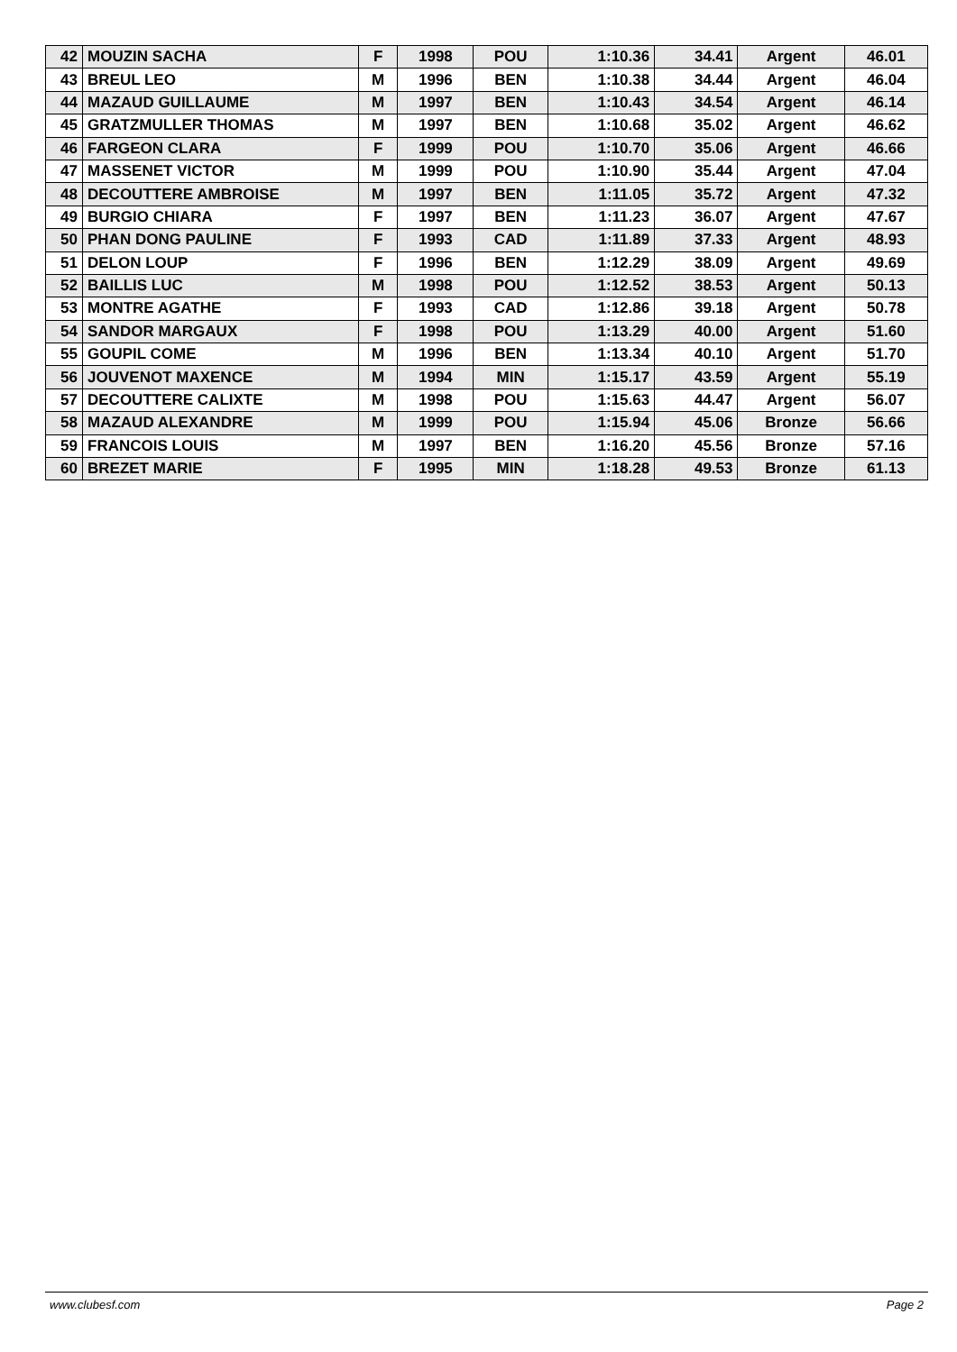| 42 | MOUZIN SACHA | F | 1998 | POU | 1:10.36 | 34.41 | Argent | 46.01 |
| 43 | BREUL LEO | M | 1996 | BEN | 1:10.38 | 34.44 | Argent | 46.04 |
| 44 | MAZAUD GUILLAUME | M | 1997 | BEN | 1:10.43 | 34.54 | Argent | 46.14 |
| 45 | GRATZMULLER THOMAS | M | 1997 | BEN | 1:10.68 | 35.02 | Argent | 46.62 |
| 46 | FARGEON CLARA | F | 1999 | POU | 1:10.70 | 35.06 | Argent | 46.66 |
| 47 | MASSENET VICTOR | M | 1999 | POU | 1:10.90 | 35.44 | Argent | 47.04 |
| 48 | DECOUTTERE AMBROISE | M | 1997 | BEN | 1:11.05 | 35.72 | Argent | 47.32 |
| 49 | BURGIO CHIARA | F | 1997 | BEN | 1:11.23 | 36.07 | Argent | 47.67 |
| 50 | PHAN DONG PAULINE | F | 1993 | CAD | 1:11.89 | 37.33 | Argent | 48.93 |
| 51 | DELON LOUP | F | 1996 | BEN | 1:12.29 | 38.09 | Argent | 49.69 |
| 52 | BAILLIS LUC | M | 1998 | POU | 1:12.52 | 38.53 | Argent | 50.13 |
| 53 | MONTRE AGATHE | F | 1993 | CAD | 1:12.86 | 39.18 | Argent | 50.78 |
| 54 | SANDOR MARGAUX | F | 1998 | POU | 1:13.29 | 40.00 | Argent | 51.60 |
| 55 | GOUPIL COME | M | 1996 | BEN | 1:13.34 | 40.10 | Argent | 51.70 |
| 56 | JOUVENOT MAXENCE | M | 1994 | MIN | 1:15.17 | 43.59 | Argent | 55.19 |
| 57 | DECOUTTERE CALIXTE | M | 1998 | POU | 1:15.63 | 44.47 | Argent | 56.07 |
| 58 | MAZAUD ALEXANDRE | M | 1999 | POU | 1:15.94 | 45.06 | Bronze | 56.66 |
| 59 | FRANCOIS LOUIS | M | 1997 | BEN | 1:16.20 | 45.56 | Bronze | 57.16 |
| 60 | BREZET MARIE | F | 1995 | MIN | 1:18.28 | 49.53 | Bronze | 61.13 |
www.clubesf.com Page 2